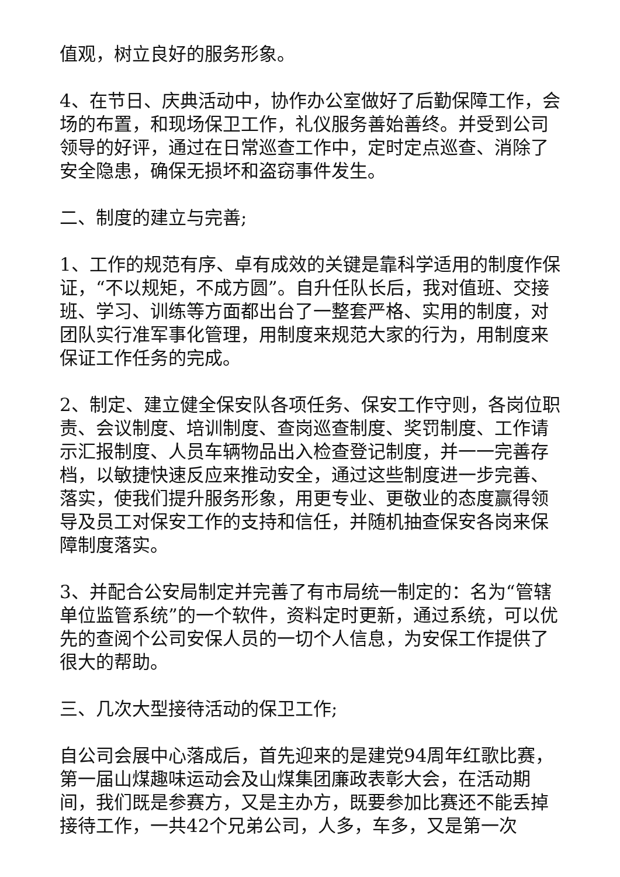值观，树立良好的服务形象。
4、在节日、庆典活动中，协作办公室做好了后勤保障工作，会场的布置，和现场保卫工作，礼仪服务善始善终。并受到公司领导的好评，通过在日常巡查工作中，定时定点巡查、消除了安全隐患，确保无损坏和盗窃事件发生。
二、制度的建立与完善;
1、工作的规范有序、卓有成效的关键是靠科学适用的制度作保证，“不以规矩，不成方圆”。自升任队长后，我对值班、交接班、学习、训练等方面都出台了一整套严格、实用的制度，对团队实行准军事化管理，用制度来规范大家的行为，用制度来保证工作任务的完成。
2、制定、建立健全保安队各项任务、保安工作守则，各岗位职责、会议制度、培训制度、查岗巡查制度、奖罚制度、工作请示汇报制度、人员车辆物品出入检查登记制度，并一一完善存档，以敏捷快速反应来推动安全，通过这些制度进一步完善、落实，使我们提升服务形象，用更专业、更敬业的态度赢得领导及员工对保安工作的支持和信任，并随机抽查保安各岗来保障制度落实。
3、并配合公安局制定并完善了有市局统一制定的：名为“管辖单位监管系统”的一个软件，资料定时更新，通过系统，可以优先的查阅个公司安保人员的一切个人信息，为安保工作提供了很大的帮助。
三、几次大型接待活动的保卫工作;
自公司会展中心落成后，首先迎来的是建党94周年红歌比赛，第一届山煤趣味运动会及山煤集团廉政表彰大会，在活动期间，我们既是参赛方，又是主办方，既要参加比赛还不能丢掉接待工作，一共42个兄弟公司，人多，车多，又是第一次